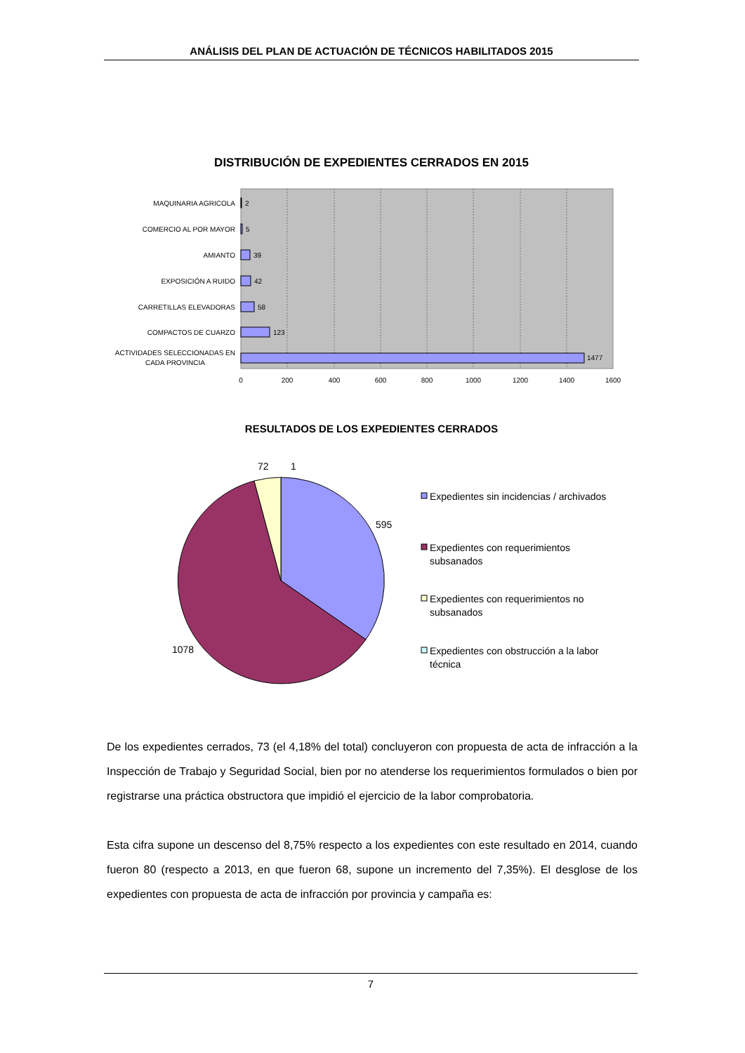ANÁLISIS DEL PLAN DE ACTUACIÓN DE TÉCNICOS HABILITADOS 2015
DISTRIBUCIÓN DE EXPEDIENTES CERRADOS EN 2015
MAQUINARIA AGRICOLA
COMERCIO AL POR MAYOR
AMIANTO
EXPOSICIÓN A RUIDO
CARRETILLAS ELEVADORAS
COMPACTOS DE CUARZO
ACTIVIDADES SELECCIONADAS EN
CADA PROVINCIA
2
5
39
42
58
123
1477
0
200
400
600
800
1000
1200
1400
1600
RESULTADOS DE LOS EXPEDIENTES CERRADOS
72
1
595
1078
Expedientes sin incidencias / archivados
Expedientes con requerimientos
subsanados
Expedientes con requerimientos no
subsanados
Expedientes con obstrucción a la labor
técnica
De los expedientes cerrados, 73 (el 4,18% del total) concluyeron con propuesta de acta de infracción a la Inspección de Trabajo y Seguridad Social, bien por no atenderse los requerimientos formulados o bien por registrarse una práctica obstructora que impidió el ejercicio de la labor comprobatoria.
Esta cifra supone un descenso del 8,75% respecto a los expedientes con este resultado en 2014, cuando fueron 80 (respecto a 2013, en que fueron 68, supone un incremento del 7,35%). El desglose de los expedientes con propuesta de acta de infracción por provincia y campaña es:
7